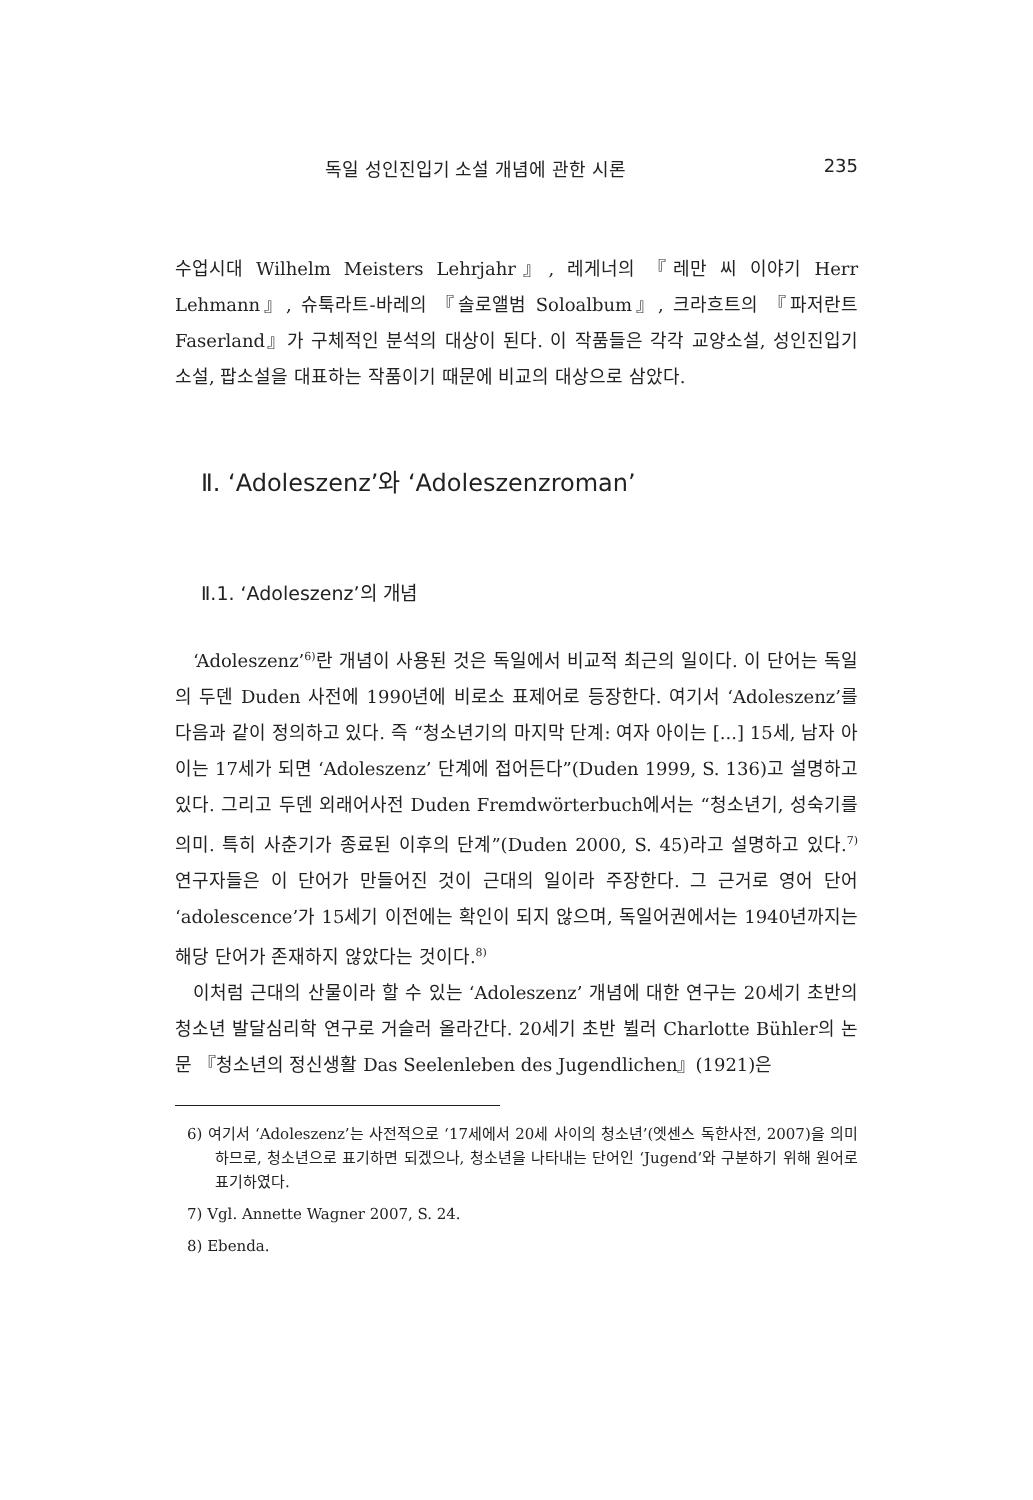독일 성인진입기 소설 개념에 관한 시론 235
수업시대 Wilhelm Meisters Lehrjahr』, 레게너의 『레만 씨 이야기 Herr Lehmann』, 슈툭라트-바레의 『솔로앨범 Soloalbum』, 크라흐트의 『파저란트 Faserland』가 구체적인 분석의 대상이 된다. 이 작품들은 각각 교양소설, 성인진입기 소설, 팝소설을 대표하는 작품이기 때문에 비교의 대상으로 삼았다.
Ⅱ. ‘Adoleszenz’와 ‘Adoleszenzroman’
Ⅱ.1. ‘Adoleszenz’의 개념
‘Adoleszenz’<sup>6)</sup>란 개념이 사용된 것은 독일에서 비교적 최근의 일이다. 이 단어는 독일의 두덴 Duden 사전에 1990년에 비로소 표제어로 등장한다. 여기서 ‘Adoleszenz’를 다음과 같이 정의하고 있다. 즉 “청소년기의 마지막 단계: 여자 아이는 [...] 15세, 남자 아이는 17세가 되면 ‘Adoleszenz’ 단계에 접어든다”(Duden 1999, S. 136)고 설명하고 있다. 그리고 두덴 외래어사전 Duden Fremdwörterbuch에서는 “청소년기, 성숙기를 의미. 특히 사춘기가 종료된 이후의 단계”(Duden 2000, S. 45)라고 설명하고 있다.<sup>7)</sup> 연구자들은 이 단어가 만들어진 것이 근대의 일이라 주장한다. 그 근거로 영어 단어 ‘adolescence’가 15세기 이전에는 확인이 되지 않으며, 독일어권에서는 1940년까지는 해당 단어가 존재하지 않았다는 것이다.<sup>8)</sup>
이처럼 근대의 산물이라 할 수 있는 ‘Adoleszenz’ 개념에 대한 연구는 20세기 초반의 청소년 발달심리학 연구로 거슬러 올라간다. 20세기 초반 뷜러 Charlotte Bühler의 논문 『청소년의 정신생활 Das Seelenleben des Jugendlichen』(1921)은
6) 여기서 ‘Adoleszenz’는 사전적으로 ‘17세에서 20세 사이의 청소년’(엣센스 독한사전, 2007)을 의미하므로, 청소년으로 표기하면 되겠으나, 청소년을 나타내는 단어인 ‘Jugend’와 구분하기 위해 원어로 표기하였다.
7) Vgl. Annette Wagner 2007, S. 24.
8) Ebenda.